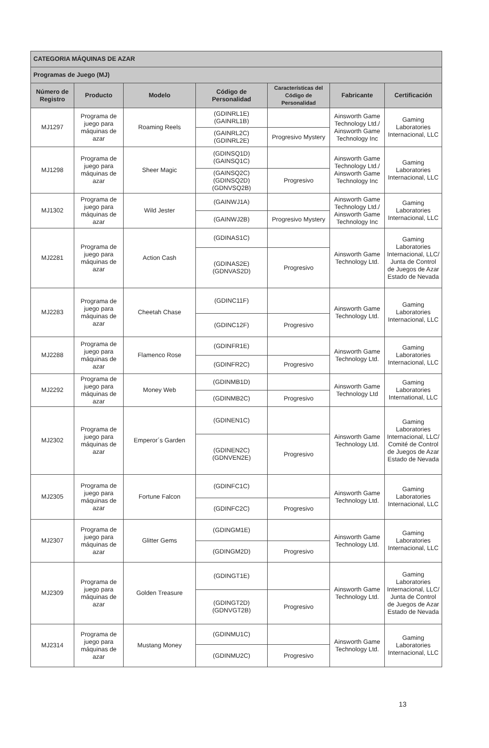| CATEGORIA MÁQUINAS DE AZAR | | | | | | |
| Programas de Juego (MJ) | | | | | | |
| Número de Registro | Producto | Modelo | Código de Personalidad | Características del Código de Personalidad | Fabricante | Certificación |
| MJ1297 | Programa de juego para máquinas de azar | Roaming Reels | (GDINRL1E) (GAINRL1B) | | Ainsworth Game Technology Ltd./ Ainsworth Game Technology Inc | Gaming Laboratories Internacional, LLC |
| | | | (GAINRL2C) (GDINRL2E) | Progresivo Mystery | | |
| MJ1298 | Programa de juego para máquinas de azar | Sheer Magic | (GDINSQ1D) (GAINSQ1C) | | Ainsworth Game Technology Ltd./ Ainsworth Game Technology Inc | Gaming Laboratories Internacional, LLC |
| | | | (GAINSQ2C) (GDINSQ2D) (GDNVSQ2B) | Progresivo | | |
| MJ1302 | Programa de juego para máquinas de azar | Wild Jester | (GAINWJ1A) | | Ainsworth Game Technology Ltd./ Ainsworth Game Technology Inc | Gaming Laboratories Internacional, LLC |
| | | | (GAINWJ2B) | Progresivo Mystery | | |
| MJ2281 | Programa de juego para máquinas de azar | Action Cash | (GDINAS1C) | | Ainsworth Game Technology Ltd. | Gaming Laboratories Internacional, LLC/ Junta de Control de Juegos de Azar Estado de Nevada |
| | | | (GDINAS2E) (GDNVAS2D) | Progresivo | | |
| MJ2283 | Programa de juego para máquinas de azar | Cheetah Chase | (GDINC11F) | | Ainsworth Game Technology Ltd. | Gaming Laboratories Internacional, LLC |
| | | | (GDINC12F) | Progresivo | | |
| MJ2288 | Programa de juego para máquinas de azar | Flamenco Rose | (GDINFR1E) | | Ainsworth Game Technology Ltd. | Gaming Laboratories Internacional, LLC |
| | | | (GDINFR2C) | Progresivo | | |
| MJ2292 | Programa de juego para máquinas de azar | Money Web | (GDINMB1D) | | Ainsworth Game Technology Ltd | Gaming Laboratories International, LLC |
| | | | (GDINMB2C) | Progresivo | | |
| MJ2302 | Programa de juego para máquinas de azar | Emperor´s Garden | (GDINEN1C) | | Ainsworth Game Technology Ltd. | Gaming Laboratories Internacional, LLC/ Comité de Control de Juegos de Azar Estado de Nevada |
| | | | (GDINEN2C) (GDNVEN2E) | Progresivo | | |
| MJ2305 | Programa de juego para máquinas de azar | Fortune Falcon | (GDINFC1C) | | Ainsworth Game Technology Ltd. | Gaming Laboratories Internacional, LLC |
| | | | (GDINFC2C) | Progresivo | | |
| MJ2307 | Programa de juego para máquinas de azar | Glitter Gems | (GDINGM1E) | | Ainsworth Game Technology Ltd. | Gaming Laboratories Internacional, LLC |
| | | | (GDINGM2D) | Progresivo | | |
| MJ2309 | Programa de juego para máquinas de azar | Golden Treasure | (GDINGT1E) | | Ainsworth Game Technology Ltd. | Gaming Laboratories Internacional, LLC/ Junta de Control de Juegos de Azar Estado de Nevada |
| | | | (GDINGT2D) (GDNVGT2B) | Progresivo | | |
| MJ2314 | Programa de juego para máquinas de azar | Mustang Money | (GDINMU1C) | | Ainsworth Game Technology Ltd. | Gaming Laboratories Internacional, LLC |
| | | | (GDINMU2C) | Progresivo | | |
13